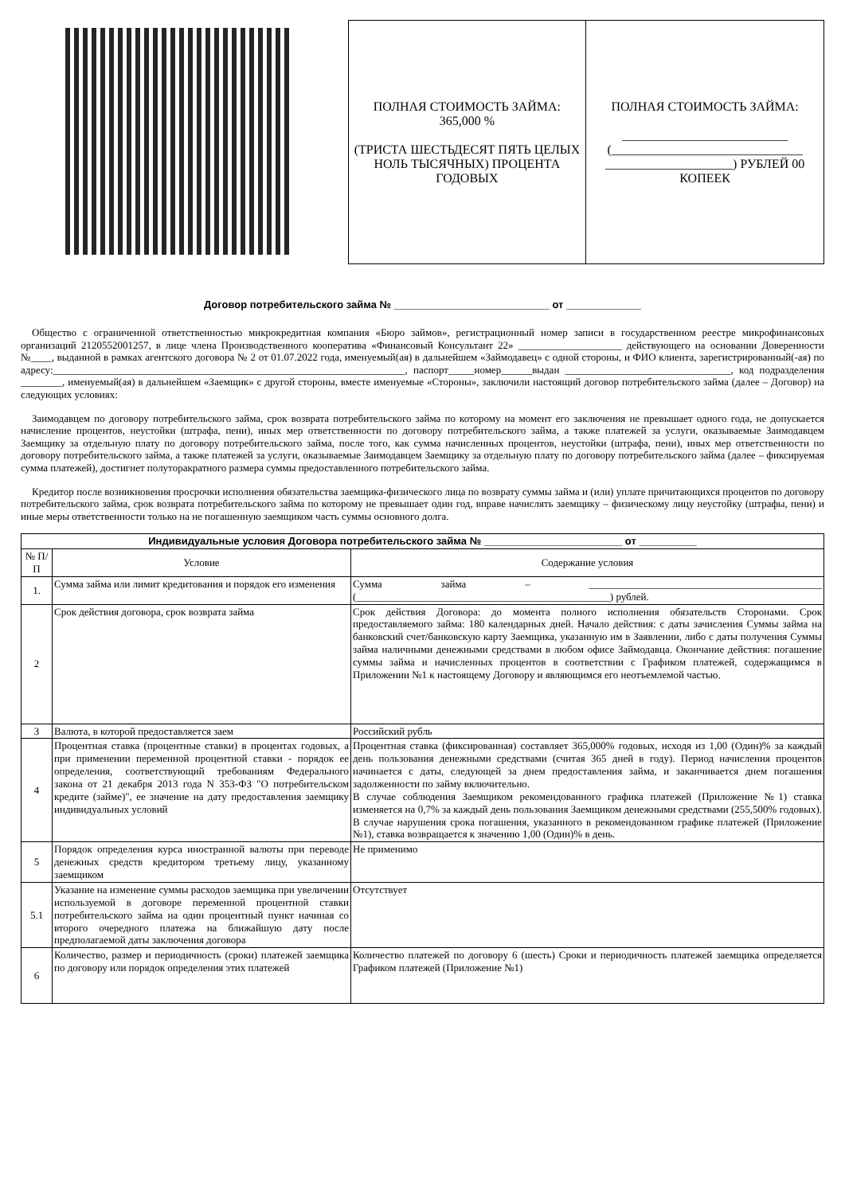ПОЛНАЯ СТОИМОСТЬ ЗАЙМА: 365,000 %
(ТРИСТА ШЕСТЬДЕСЯТ ПЯТЬ ЦЕЛЫХ НОЛЬ ТЫСЯЧНЫХ) ПРОЦЕНТА ГОДОВЫХ
ПОЛНАЯ СТОИМОСТЬ ЗАЙМА:
__________________________ (______________________________ ____________________) РУБЛЕЙ 00 КОПЕЕК
Договор потребительского займа № ___________________________ от _____________
Общество с ограниченной ответственностью микрокредитная компания «Бюро займов», регистрационный номер записи в государственном реестре микрофинансовых организаций 2120552001257, в лице члена Производственного кооператива «Финансовый Консультант 22» ____________________ действующего на основании Доверенности №____, выданной в рамках агентского договора № 2 от 01.07.2022 года, именуемый(ая) в дальнейшем «Займодавец» с одной стороны, и ФИО клиента, зарегистрированный(-ая) по адресу:____________________________________________________________________, паспорт_____номер______выдан ________________________________, код подразделения ________, именуемый(ая) в дальнейшем «Заемщик» с другой стороны, вместе именуемые «Стороны», заключили настоящий договор потребительского займа (далее – Договор) на следующих условиях:
Заимодавцем по договору потребительского займа, срок возврата потребительского займа по которому на момент его заключения не превышает одного года, не допускается начисление процентов, неустойки (штрафа, пени), иных мер ответственности по договору потребительского займа, а также платежей за услуги, оказываемые Заимодавцем Заемщику за отдельную плату по договору потребительского займа, после того, как сумма начисленных процентов, неустойки (штрафа, пени), иных мер ответственности по договору потребительского займа, а также платежей за услуги, оказываемые Заимодавцем Заемщику за отдельную плату по договору потребительского займа (далее – фиксируемая сумма платежей), достигнет полуторакратного размера суммы предоставленного потребительского займа.
Кредитор после возникновения просрочки исполнения обязательства заемщика-физического лица по возврату суммы займа и (или) уплате причитающихся процентов по договору потребительского займа, срок возврата потребительского займа по которому не превышает один год, вправе начислять заемщику – физическому лицу неустойку (штрафы, пени) и иные меры ответственности только на не погашенную заемщиком часть суммы основного долга.
| Индивидуальные условия Договора потребительского займа № ________________________ от __________ | | |
| № П/П | Условие | Содержание условия |
| 1. | Сумма займа или лимит кредитования и порядок его изменения | Сумма займа – _____________________________________________ (_________________________________________________) рублей. |
| 2 | Срок действия договора, срок возврата займа | Срок действия Договора: до момента полного исполнения обязательств Сторонами. Срок предоставляемого займа: 180 календарных дней. Начало действия: с даты зачисления Суммы займа на банковский счет/банковскую карту Заемщика, указанную им в Заявлении, либо с даты получения Суммы займа наличными денежными средствами в любом офисе Займодавца. Окончание действия: погашение суммы займа и начисленных процентов в соответствии с Графиком платежей, содержащимся в Приложении №1 к настоящему Договору и являющимся его неотъемлемой частью. |
| 3 | Валюта, в которой предоставляется заем | Российский рубль |
| 4 | Процентная ставка (процентные ставки) в процентах годовых, а при применении переменной процентной ставки - порядок ее определения, соответствующий требованиям Федерального закона от 21 декабря 2013 года N 353-ФЗ "О потребительском кредите (займе)", ее значение на дату предоставления заемщику индивидуальных условий | Процентная ставка (фиксированная) составляет 365,000% годовых, исходя из 1,00 (Один)% за каждый день пользования денежными средствами (считая 365 дней в году). Период начисления процентов начинается с даты, следующей за днем предоставления займа, и заканчивается днем погашения задолженности по займу включительно. В случае соблюдения Заемщиком рекомендованного графика платежей (Приложение №1) ставка изменяется на 0,7% за каждый день пользования Заемщиком денежными средствами (255,500% годовых). В случае нарушения срока погашения, указанного в рекомендованном графике платежей (Приложение №1), ставка возвращается к значению 1,00 (Один)% в день. |
| 5 | Порядок определения курса иностранной валюты при переводе денежных средств кредитором третьему лицу, указанному заемщиком | Не применимо |
| 5.1 | Указание на изменение суммы расходов заемщика при увеличении используемой в договоре переменной процентной ставки потребительского займа на один процентный пункт начиная со второго очередного платежа на ближайшую дату после предполагаемой даты заключения договора | Отсутствует |
| 6 | Количество, размер и периодичность (сроки) платежей заемщика по договору или порядок определения этих платежей | Количество платежей по договору 6 (шесть) Сроки и периодичность платежей заемщика определяется Графиком платежей (Приложение №1) |